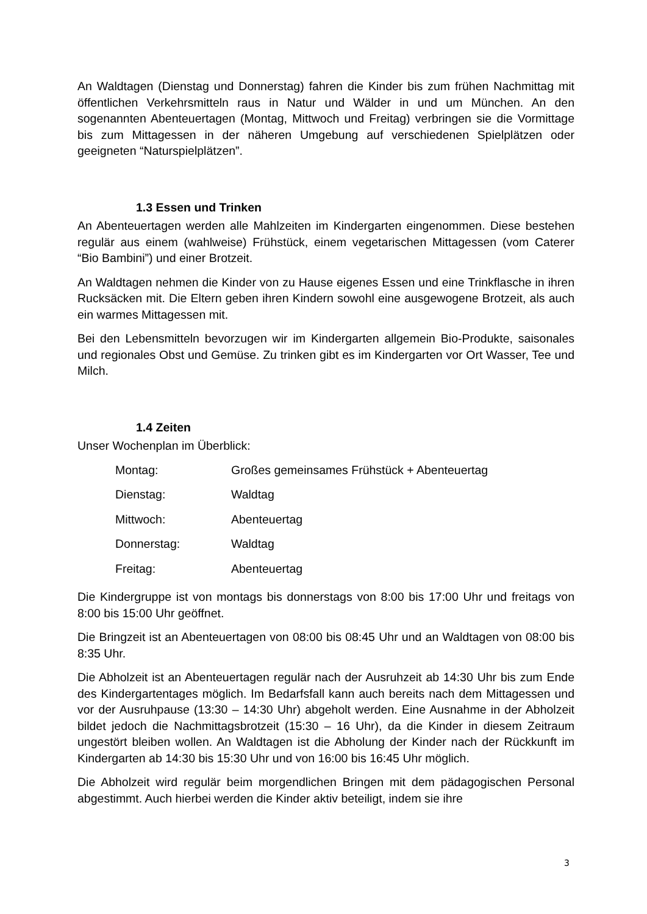An Waldtagen (Dienstag und Donnerstag) fahren die Kinder bis zum frühen Nachmittag mit öffentlichen Verkehrsmitteln raus in Natur und Wälder in und um München. An den sogenannten Abenteuertagen (Montag, Mittwoch und Freitag) verbringen sie die Vormittage bis zum Mittagessen in der näheren Umgebung auf verschiedenen Spielplätzen oder geeigneten “Naturspielplätzen”.
1.3 Essen und Trinken
An Abenteuertagen werden alle Mahlzeiten im Kindergarten eingenommen. Diese bestehen regulär aus einem (wahlweise) Frühstück, einem vegetarischen Mittagessen (vom Caterer “Bio Bambini”) und einer Brotzeit.
An Waldtagen nehmen die Kinder von zu Hause eigenes Essen und eine Trinkflasche in ihren Rucksäcken mit. Die Eltern geben ihren Kindern sowohl eine ausgewogene Brotzeit, als auch ein warmes Mittagessen mit.
Bei den Lebensmitteln bevorzugen wir im Kindergarten allgemein Bio-Produkte, saisonales und regionales Obst und Gemüse. Zu trinken gibt es im Kindergarten vor Ort Wasser, Tee und Milch.
1.4 Zeiten
Unser Wochenplan im Überblick:
| Montag: | Großes gemeinsames Frühstück + Abenteuertag |
| Dienstag: | Waldtag |
| Mittwoch: | Abenteuertag |
| Donnerstag: | Waldtag |
| Freitag: | Abenteuertag |
Die Kindergruppe ist von montags bis donnerstags von 8:00 bis 17:00 Uhr und freitags von 8:00 bis 15:00 Uhr geöffnet.
Die Bringzeit ist an Abenteuertagen von 08:00 bis 08:45 Uhr und an Waldtagen von 08:00 bis 8:35 Uhr.
Die Abholzeit ist an Abenteuertagen regulär nach der Ausruhzeit ab 14:30 Uhr bis zum Ende des Kindergartentages möglich. Im Bedarfsfall kann auch bereits nach dem Mittagessen und vor der Ausruhpause (13:30 – 14:30 Uhr) abgeholt werden. Eine Ausnahme in der Abholzeit bildet jedoch die Nachmittagsbrotzeit (15:30 – 16 Uhr), da die Kinder in diesem Zeitraum ungestört bleiben wollen. An Waldtagen ist die Abholung der Kinder nach der Rückkunft im Kindergarten ab 14:30 bis 15:30 Uhr und von 16:00 bis 16:45 Uhr möglich.
Die Abholzeit wird regulär beim morgendlichen Bringen mit dem pädagogischen Personal abgestimmt. Auch hierbei werden die Kinder aktiv beteiligt, indem sie ihre
3